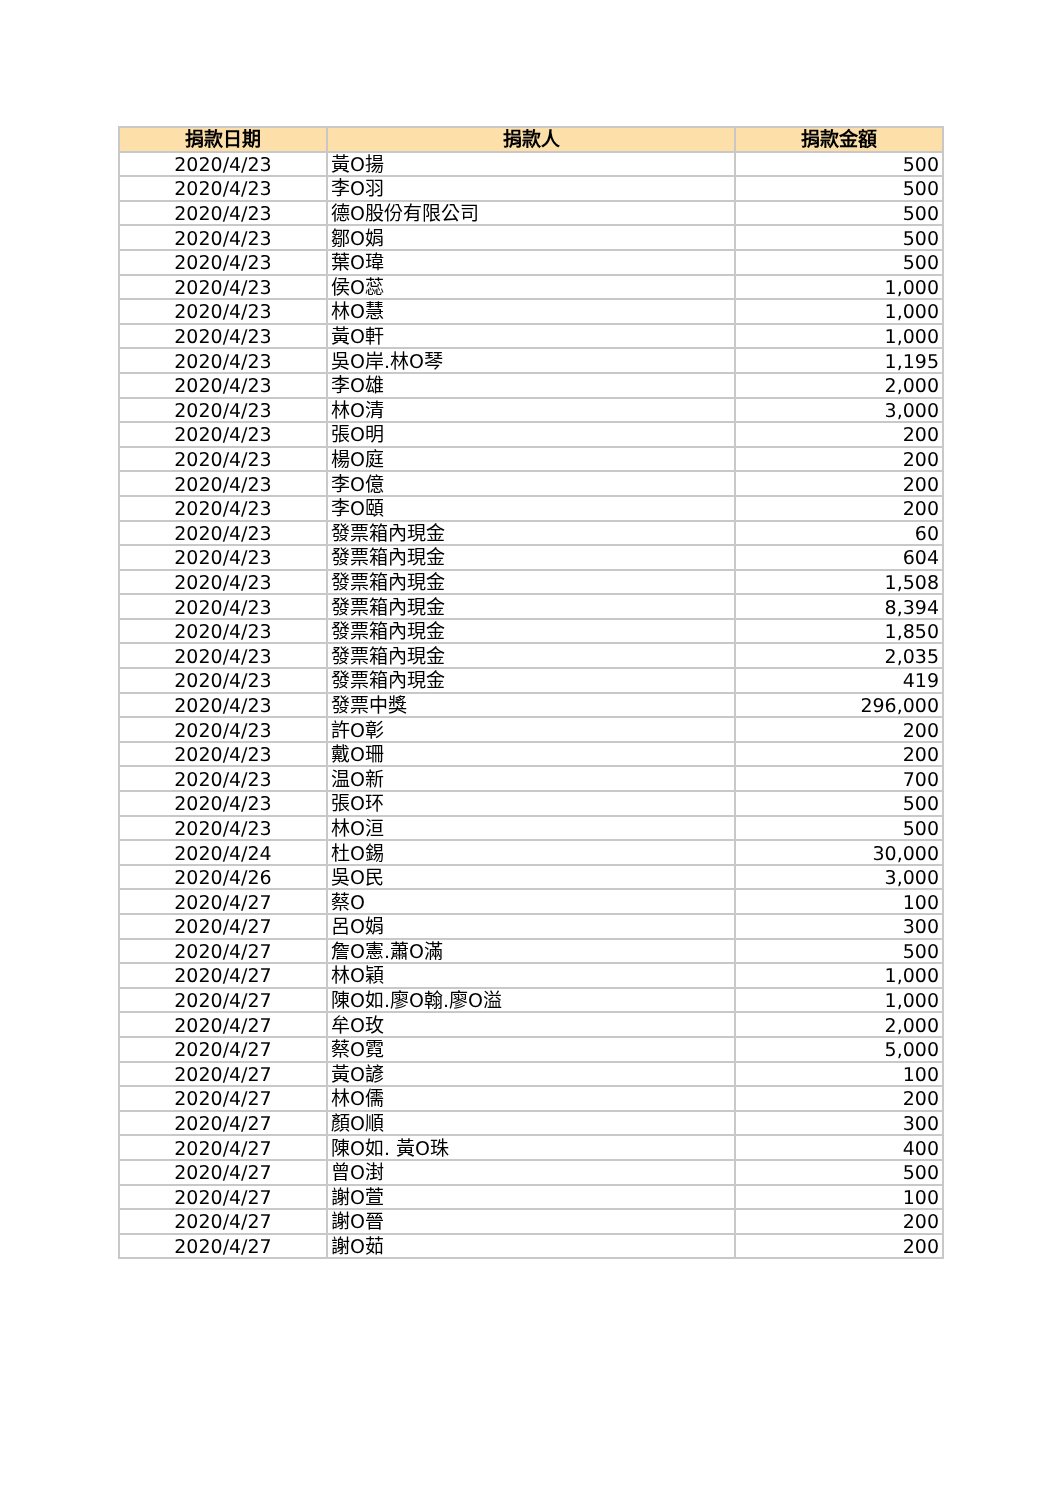| 捐款日期 | 捐款人 | 捐款金額 |
| --- | --- | --- |
| 2020/4/23 | 黃O揚 | 500 |
| 2020/4/23 | 李O羽 | 500 |
| 2020/4/23 | 德O股份有限公司 | 500 |
| 2020/4/23 | 鄒O娟 | 500 |
| 2020/4/23 | 葉O瑋 | 500 |
| 2020/4/23 | 侯O蕊 | 1,000 |
| 2020/4/23 | 林O慧 | 1,000 |
| 2020/4/23 | 黃O軒 | 1,000 |
| 2020/4/23 | 吳O岸.林O琴 | 1,195 |
| 2020/4/23 | 李O雄 | 2,000 |
| 2020/4/23 | 林O清 | 3,000 |
| 2020/4/23 | 張O明 | 200 |
| 2020/4/23 | 楊O庭 | 200 |
| 2020/4/23 | 李O億 | 200 |
| 2020/4/23 | 李O頤 | 200 |
| 2020/4/23 | 發票箱內現金 | 60 |
| 2020/4/23 | 發票箱內現金 | 604 |
| 2020/4/23 | 發票箱內現金 | 1,508 |
| 2020/4/23 | 發票箱內現金 | 8,394 |
| 2020/4/23 | 發票箱內現金 | 1,850 |
| 2020/4/23 | 發票箱內現金 | 2,035 |
| 2020/4/23 | 發票箱內現金 | 419 |
| 2020/4/23 | 發票中獎 | 296,000 |
| 2020/4/23 | 許O彰 | 200 |
| 2020/4/23 | 戴O珊 | 200 |
| 2020/4/23 | 温O新 | 700 |
| 2020/4/23 | 張O环 | 500 |
| 2020/4/23 | 林O洹 | 500 |
| 2020/4/24 | 杜O錫 | 30,000 |
| 2020/4/26 | 吳O民 | 3,000 |
| 2020/4/27 | 蔡O | 100 |
| 2020/4/27 | 呂O娟 | 300 |
| 2020/4/27 | 詹O憲.蕭O滿 | 500 |
| 2020/4/27 | 林O穎 | 1,000 |
| 2020/4/27 | 陳O如.廖O翰.廖O溢 | 1,000 |
| 2020/4/27 | 牟O玫 | 2,000 |
| 2020/4/27 | 蔡O霓 | 5,000 |
| 2020/4/27 | 黃O諺 | 100 |
| 2020/4/27 | 林O儒 | 200 |
| 2020/4/27 | 顏O順 | 300 |
| 2020/4/27 | 陳O如. 黃O珠 | 400 |
| 2020/4/27 | 曾O湗 | 500 |
| 2020/4/27 | 謝O萱 | 100 |
| 2020/4/27 | 謝O晉 | 200 |
| 2020/4/27 | 謝O茹 | 200 |